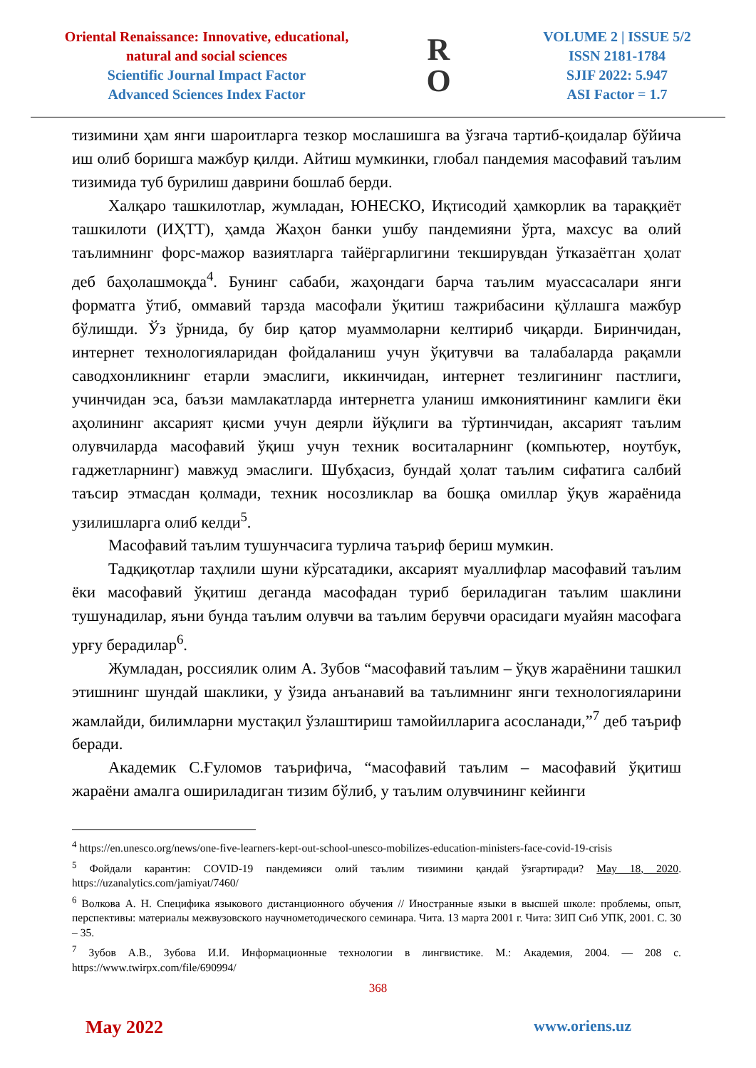Oriental Renaissance: Innovative, educational, natural and social sciences
Scientific Journal Impact Factor
Advanced Sciences Index Factor
R
O
VOLUME 2 | ISSUE 5/2
ISSN 2181-1784
SJIF 2022: 5.947
ASI Factor = 1.7
тизимини ҳам янги шароитларга тезкор мослашишга ва ўзгача тартиб-қоидалар бўйича иш олиб боришга мажбур қилди. Айтиш мумкинки, глобал пандемия масофавий таълим тизимида туб бурилиш даврини бошлаб берди.
Халқаро ташкилотлар, жумладан, ЮНЕСКО, Иқтисодий ҳамкорлик ва тараққиёт ташкилоти (ИҲТТ), ҳамда Жаҳон банки ушбу пандемияни ўрта, махсус ва олий таълимнинг форс-мажор вазиятларга тайёргарлигини текширувдан ўтказаётган ҳолат деб баҳолашмоқда<sup>4</sup>. Бунинг сабаби, жаҳондаги барча таълим муассасалари янги форматга ўтиб, оммавий тарзда масофали ўқитиш тажрибасини қўллашга мажбур бўлишди. Ўз ўрнида, бу бир қатор муаммоларни келтириб чиқарди. Биринчидан, интернет технологияларидан фойдаланиш учун ўқитувчи ва талабаларда рақамли саводхонликнинг етарли эмаслиги, иккинчидан, интернет тезлигининг пастлиги, учинчидан эса, баъзи мамлакатларда интернетга уланиш имкониятининг камлиги ёки аҳолининг аксарият қисми учун деярли йўқлиги ва тўртинчидан, аксарият таълим олувчиларда масофавий ўқиш учун техник воситаларнинг (компьютер, ноутбук, гаджетларнинг) мавжуд эмаслиги. Шубҳасиз, бундай ҳолат таълим сифатига салбий таъсир этмасдан қолмади, техник носозликлар ва бошқа омиллар ўқув жараёнида узилишларга олиб келди<sup>5</sup>.
Масофавий таълим тушунчасига турлича таъриф бериш мумкин.
Тадқиқотлар таҳлили шуни кўрсатадики, аксарият муаллифлар масофавий таълим ёки масофавий ўқитиш деганда масофадан туриб бериладиган таълим шаклини тушунадилар, яъни бунда таълим олувчи ва таълим берувчи орасидаги муайян масофага урғу берадилар<sup>6</sup>.
Жумладан, россиялик олим А. Зубов “масофавий таълим – ўқув жараёнини ташкил этишнинг шундай шаклики, у ўзида анъанавий ва таълимнинг янги технологияларини жамлайди, билимларни мустақил ўзлаштириш тамойилларига асосланади,”<sup>7</sup> деб таъриф беради.
Академик С.Ғуломов таърифича, “масофавий таълим – масофавий ўқитиш жараёни амалга ошириладиган тизим бўлиб, у таълим олувчининг кейинги
<sup>4</sup> https://en.unesco.org/news/one-five-learners-kept-out-school-unesco-mobilizes-education-ministers-face-covid-19-crisis
<sup>5</sup> Фойдали карантин: COVID-19 пандемияси олий таълим тизимини қандай ўзгартиради? May 18, 2020. https://uzanalytics.com/jamiyat/7460/
<sup>6</sup> Волкова А. Н. Специфика языкового дистанционного обучения // Иностранные языки в высшей школе: проблемы, опыт, перспективы: материалы межвузовского научнометодического семинара. Чита. 13 марта 2001 г. Чита: ЗИП Сиб УПК, 2001. С. 30 – 35.
<sup>7</sup> Зубов А.В., Зубова И.И. Информационные технологии в лингвистике. М.: Академия, 2004. — 208 с. https://www.twirpx.com/file/690994/
368
May 2022 www.oriens.uz